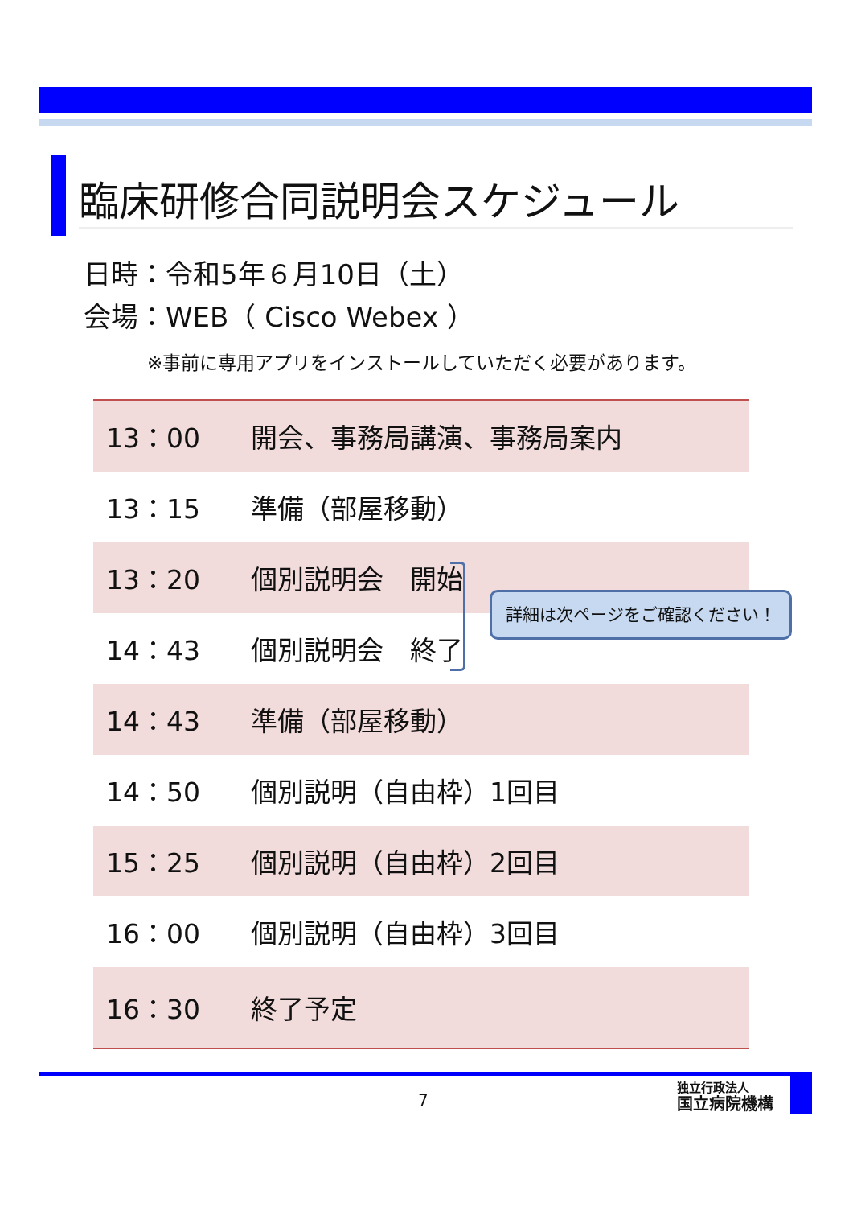臨床研修合同説明会スケジュール
日時：令和5年６月10日（土）
会場：WEB（ Cisco Webex ）
※事前に専用アプリをインストールしていただく必要があります。
| 13：00 | 開会、事務局講演、事務局案内 |
| 13：15 | 準備（部屋移動） |
| 13：20 | 個別説明会 開始 |
| 14：43 | 個別説明会 終了 |
| 14：43 | 準備（部屋移動） |
| 14：50 | 個別説明（自由枠）1回目 |
| 15：25 | 個別説明（自由枠）2回目 |
| 16：00 | 個別説明（自由枠）3回目 |
| 16：30 | 終了予定 |
詳細は次ページをご確認ください！
7
独立行政法人
国立病院機構